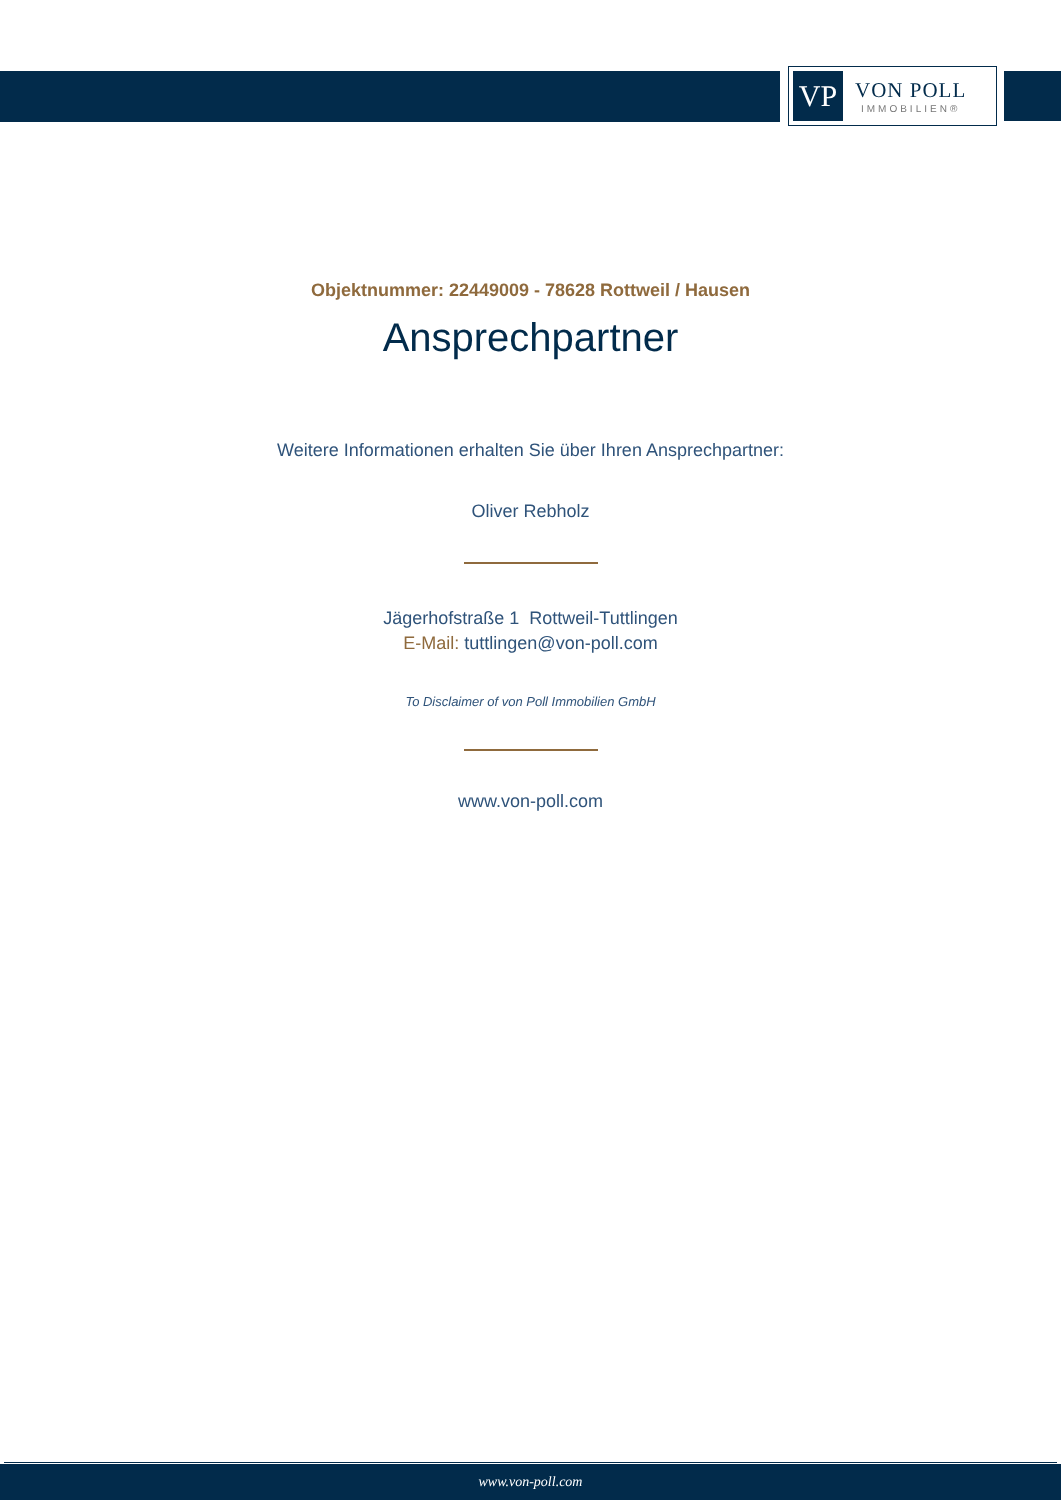VP
VON POLL
IMMOBILIEN®
Objektnummer: 22449009 - 78628 Rottweil / Hausen
Ansprechpartner
Weitere Informationen erhalten Sie über Ihren Ansprechpartner:
Oliver Rebholz
Jägerhofstraße 1 Rottweil-Tuttlingen
E-Mail: tuttlingen@von-poll.com
To Disclaimer of von Poll Immobilien GmbH
www.von-poll.com
www.von-poll.com